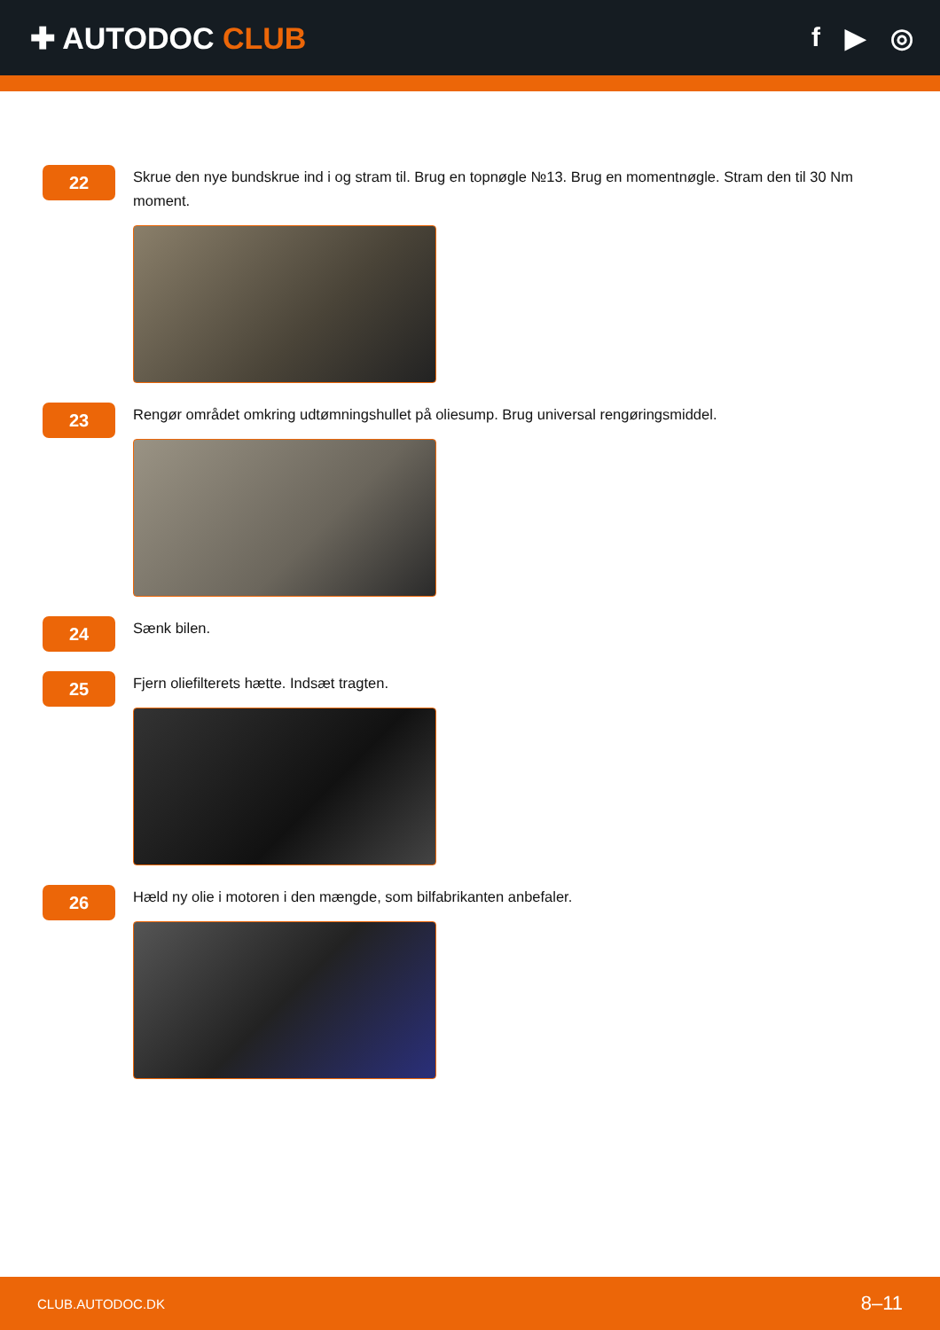✚ AUTODOC CLUB f ▶ ◎
22
Skrue den nye bundskrue ind i og stram til. Brug en topnøgle №13. Brug en momentnøgle. Stram den til 30 Nm moment.
23
Rengør området omkring udtømningshullet på oliesump. Brug universal rengøringsmiddel.
24
Sænk bilen.
25
Fjern oliefilterets hætte. Indsæt tragten.
26
Hæld ny olie i motoren i den mængde, som bilfabrikanten anbefaler.
CLUB.AUTODOC.DK 8–11